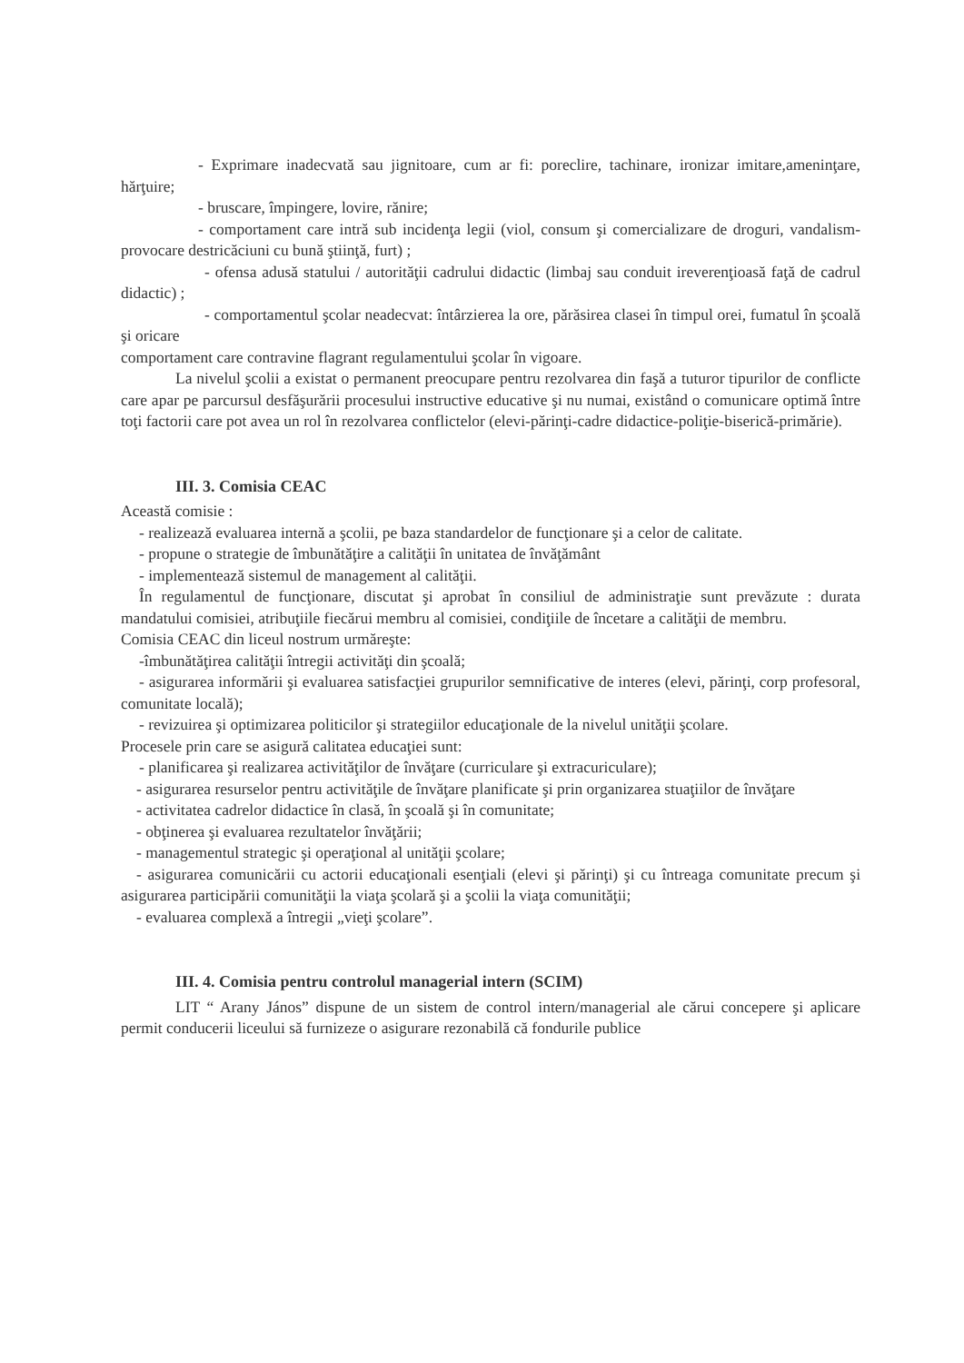- Exprimare inadecvată sau jignitoare, cum ar fi: poreclire, tachinare, ironizar imitare,ameninţare, hărţuire;
- bruscare, împingere, lovire, rănire;
- comportament care intră sub incidenţa legii (viol, consum şi comercializare de droguri, vandalism- provocare destricăciuni cu bună ştiinţă, furt) ;
- ofensa adusă statului / autorităţii cadrului didactic (limbaj sau conduit ireverenţioasă faţă de cadrul didactic) ;
- comportamentul şcolar neadecvat: întârzierea la ore, părăsirea clasei în timpul orei, fumatul în şcoală şi oricare
comportament care contravine flagrant regulamentului şcolar în vigoare.
La nivelul şcolii a existat o permanent preocupare pentru rezolvarea din faşă a tuturor tipurilor de conflicte care apar pe parcursul desfăşurării procesului instructive educative şi nu numai, existând o comunicare optimă între toţi factorii care pot avea un rol în rezolvarea conflictelor (elevi-părinţi-cadre didactice-poliţie-biserică-primărie).
III. 3. Comisia CEAC
Această comisie :
- realizează evaluarea internă a şcolii, pe baza standardelor de funcţionare şi a celor de calitate.
- propune o strategie de îmbunătăţire a calităţii în unitatea de învăţământ
- implementează sistemul de management al calităţii.
În regulamentul de funcţionare, discutat şi aprobat în consiliul de administraţie sunt prevăzute : durata mandatului comisiei, atribuţiile fiecărui membru al comisiei, condiţiile de încetare a calităţii de membru.
Comisia CEAC din liceul nostrum urmăreşte:
-îmbunătăţirea calităţii întregii activităţi din şcoală;
- asigurarea informării şi evaluarea satisfacţiei grupurilor semnificative de interes (elevi, părinţi, corp profesoral, comunitate locală);
- revizuirea şi optimizarea politicilor şi strategiilor educaţionale de la nivelul unităţii şcolare.
Procesele prin care se asigură calitatea educaţiei sunt:
- planificarea şi realizarea activităţilor de învăţare (curriculare şi extracuriculare);
- asigurarea resurselor pentru activităţile de învăţare planificate şi prin organizarea stuaţiilor de învăţare
- activitatea cadrelor didactice în clasă, în şcoală şi în comunitate;
- obţinerea şi evaluarea rezultatelor învăţării;
- managementul strategic şi operaţional al unităţii şcolare;
- asigurarea comunicării cu actorii educaţionali esenţiali (elevi şi părinţi) şi cu întreaga comunitate precum şi asigurarea participării comunităţii la viaţa şcolară şi a şcolii la viaţa comunităţii;
- evaluarea complexă a întregii „vieţi şcolare”.
III. 4. Comisia pentru controlul managerial intern (SCIM)
LIT “ Arany János” dispune de un sistem de control intern/managerial ale cărui concepere şi aplicare permit conducerii liceului să furnizeze o asigurare rezonabilă că fondurile publice